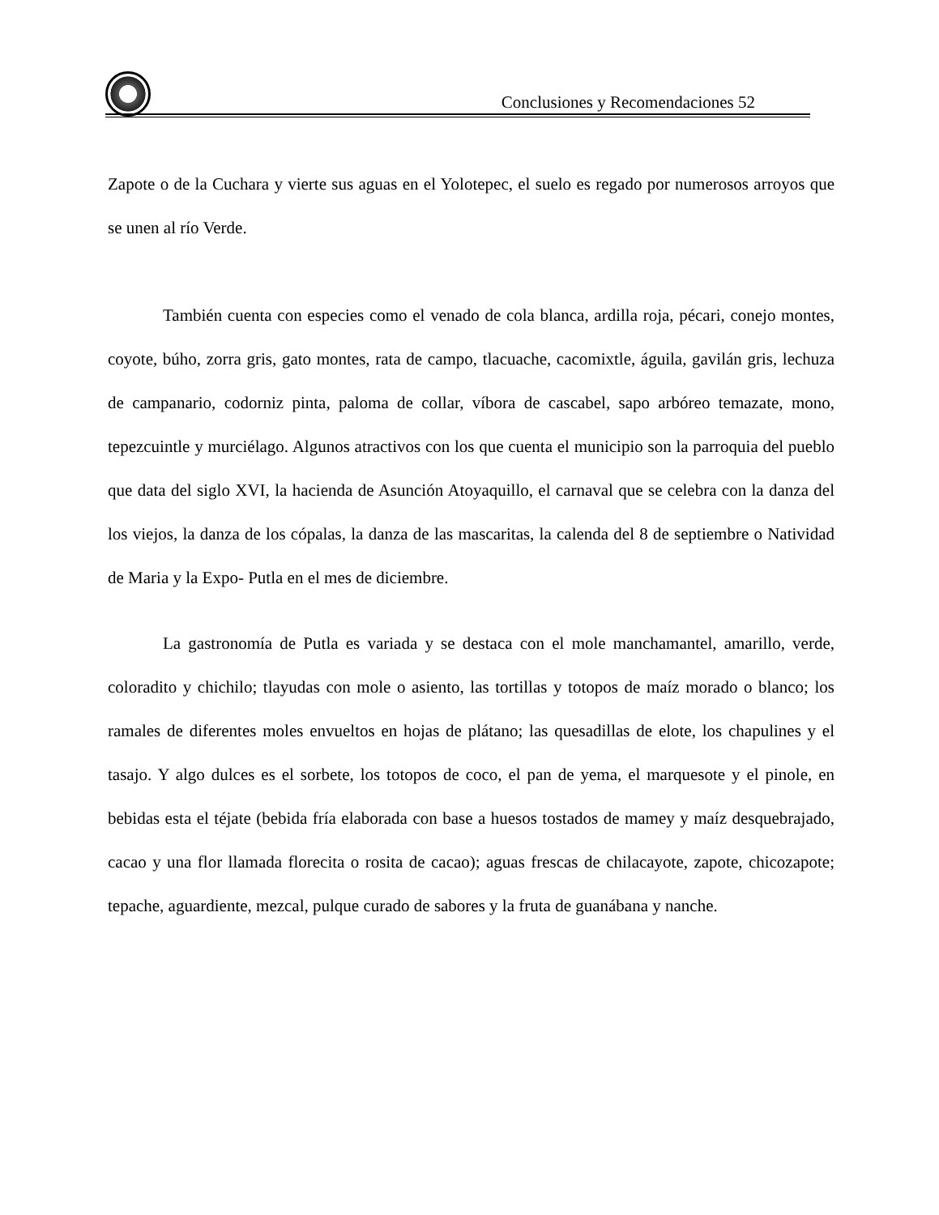Conclusiones y Recomendaciones 52
Zapote o de la Cuchara y vierte sus aguas en el Yolotepec, el suelo es regado por numerosos arroyos que se unen al río Verde.
También cuenta con especies como el venado de cola blanca, ardilla roja, pécari, conejo montes, coyote, búho, zorra gris, gato montes, rata de campo, tlacuache, cacomixtle, águila, gavilán gris, lechuza de campanario, codorniz pinta, paloma de collar, víbora de cascabel, sapo arbóreo temazate, mono, tepezcuintle y murciélago. Algunos atractivos con los que cuenta el municipio son la parroquia del pueblo que data del siglo XVI, la hacienda de Asunción Atoyaquillo, el carnaval que se celebra con la danza del los viejos, la danza de los cópalas, la danza de las mascaritas, la calenda del 8 de septiembre o Natividad de Maria y la Expo- Putla en el mes de diciembre.
La gastronomía de Putla es variada y se destaca con el mole manchamantel, amarillo, verde, coloradito y chichilo; tlayudas con mole o asiento, las tortillas y totopos de maíz morado o blanco; los ramales de diferentes moles envueltos en hojas de plátano; las quesadillas de elote, los chapulines y el tasajo. Y algo dulces es el sorbete, los totopos de coco, el pan de yema, el marquesote y el pinole, en bebidas esta el téjate (bebida fría elaborada con base a huesos tostados de mamey y maíz desquebrajado, cacao y una flor llamada florecita o rosita de cacao); aguas frescas de chilacayote, zapote, chicozapote; tepache, aguardiente, mezcal, pulque curado de sabores y la fruta de guanábana y nanche.